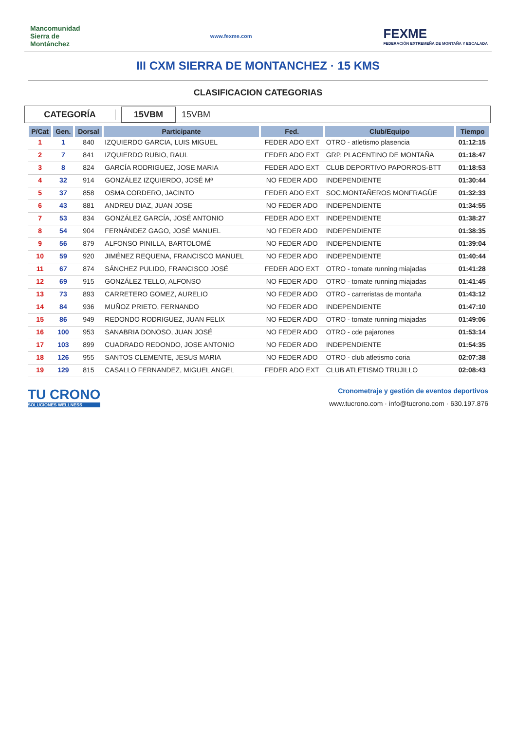Mancomunidad Sierra de Montánchez
www.fexme.com
FEXME
FEDERACIÓN EXTREMEÑA DE MONTAÑA Y ESCALADA
III CXM SIERRA DE MONTANCHEZ · 15 KMS
CLASIFICACION CATEGORIAS
CATEGORÍA
15VBM
15VBM
| P/Cat | Gen. | Dorsal | Participante | Fed. | Club/Equipo | Tiempo |
| --- | --- | --- | --- | --- | --- | --- |
| 1 | 1 | 840 | IZQUIERDO GARCIA, LUIS MIGUEL | FEDER ADO EXT | OTRO - atletismo plasencia | 01:12:15 |
| 2 | 7 | 841 | IZQUIERDO RUBIO, RAUL | FEDER ADO EXT | GRP. PLACENTINO DE MONTAÑA | 01:18:47 |
| 3 | 8 | 824 | GARCÍA RODRIGUEZ, JOSE MARIA | FEDER ADO EXT | CLUB DEPORTIVO PAPORROS-BTT | 01:18:53 |
| 4 | 32 | 914 | GONZÁLEZ IZQUIERDO, JOSÉ Mª | NO FEDER ADO | INDEPENDIENTE | 01:30:44 |
| 5 | 37 | 858 | OSMA CORDERO, JACINTO | FEDER ADO EXT | SOC.MONTAÑEROS MONFRAGÜE | 01:32:33 |
| 6 | 43 | 881 | ANDREU DIAZ, JUAN JOSE | NO FEDER ADO | INDEPENDIENTE | 01:34:55 |
| 7 | 53 | 834 | GONZÁLEZ GARCÍA, JOSÉ ANTONIO | FEDER ADO EXT | INDEPENDIENTE | 01:38:27 |
| 8 | 54 | 904 | FERNÁNDEZ GAGO, JOSÉ MANUEL | NO FEDER ADO | INDEPENDIENTE | 01:38:35 |
| 9 | 56 | 879 | ALFONSO PINILLA, BARTOLOMÉ | NO FEDER ADO | INDEPENDIENTE | 01:39:04 |
| 10 | 59 | 920 | JIMÉNEZ REQUENA, FRANCISCO MANUEL | NO FEDER ADO | INDEPENDIENTE | 01:40:44 |
| 11 | 67 | 874 | SÁNCHEZ PULIDO, FRANCISCO JOSÉ | FEDER ADO EXT | OTRO - tomate running miajadas | 01:41:28 |
| 12 | 69 | 915 | GONZÁLEZ TELLO, ALFONSO | NO FEDER ADO | OTRO - tomate running miajadas | 01:41:45 |
| 13 | 73 | 893 | CARRETERO GOMEZ, AURELIO | NO FEDER ADO | OTRO - carreristas de montaña | 01:43:12 |
| 14 | 84 | 936 | MUÑOZ PRIETO, FERNANDO | NO FEDER ADO | INDEPENDIENTE | 01:47:10 |
| 15 | 86 | 949 | REDONDO RODRIGUEZ, JUAN FELIX | NO FEDER ADO | OTRO - tomate running miajadas | 01:49:06 |
| 16 | 100 | 953 | SANABRIA DONOSO, JUAN JOSÉ | NO FEDER ADO | OTRO - cde pajarones | 01:53:14 |
| 17 | 103 | 899 | CUADRADO REDONDO, JOSE ANTONIO | NO FEDER ADO | INDEPENDIENTE | 01:54:35 |
| 18 | 126 | 955 | SANTOS CLEMENTE, JESUS MARIA | NO FEDER ADO | OTRO - club atletismo coria | 02:07:38 |
| 19 | 129 | 815 | CASALLO FERNANDEZ, MIGUEL ANGEL | FEDER ADO EXT | CLUB ATLETISMO TRUJILLO | 02:08:43 |
TU CRONO
SOLUCIONES WELLNESS
Cronometraje y gestión de eventos deportivos
www.tucrono.com · info@tucrono.com · 630.197.876